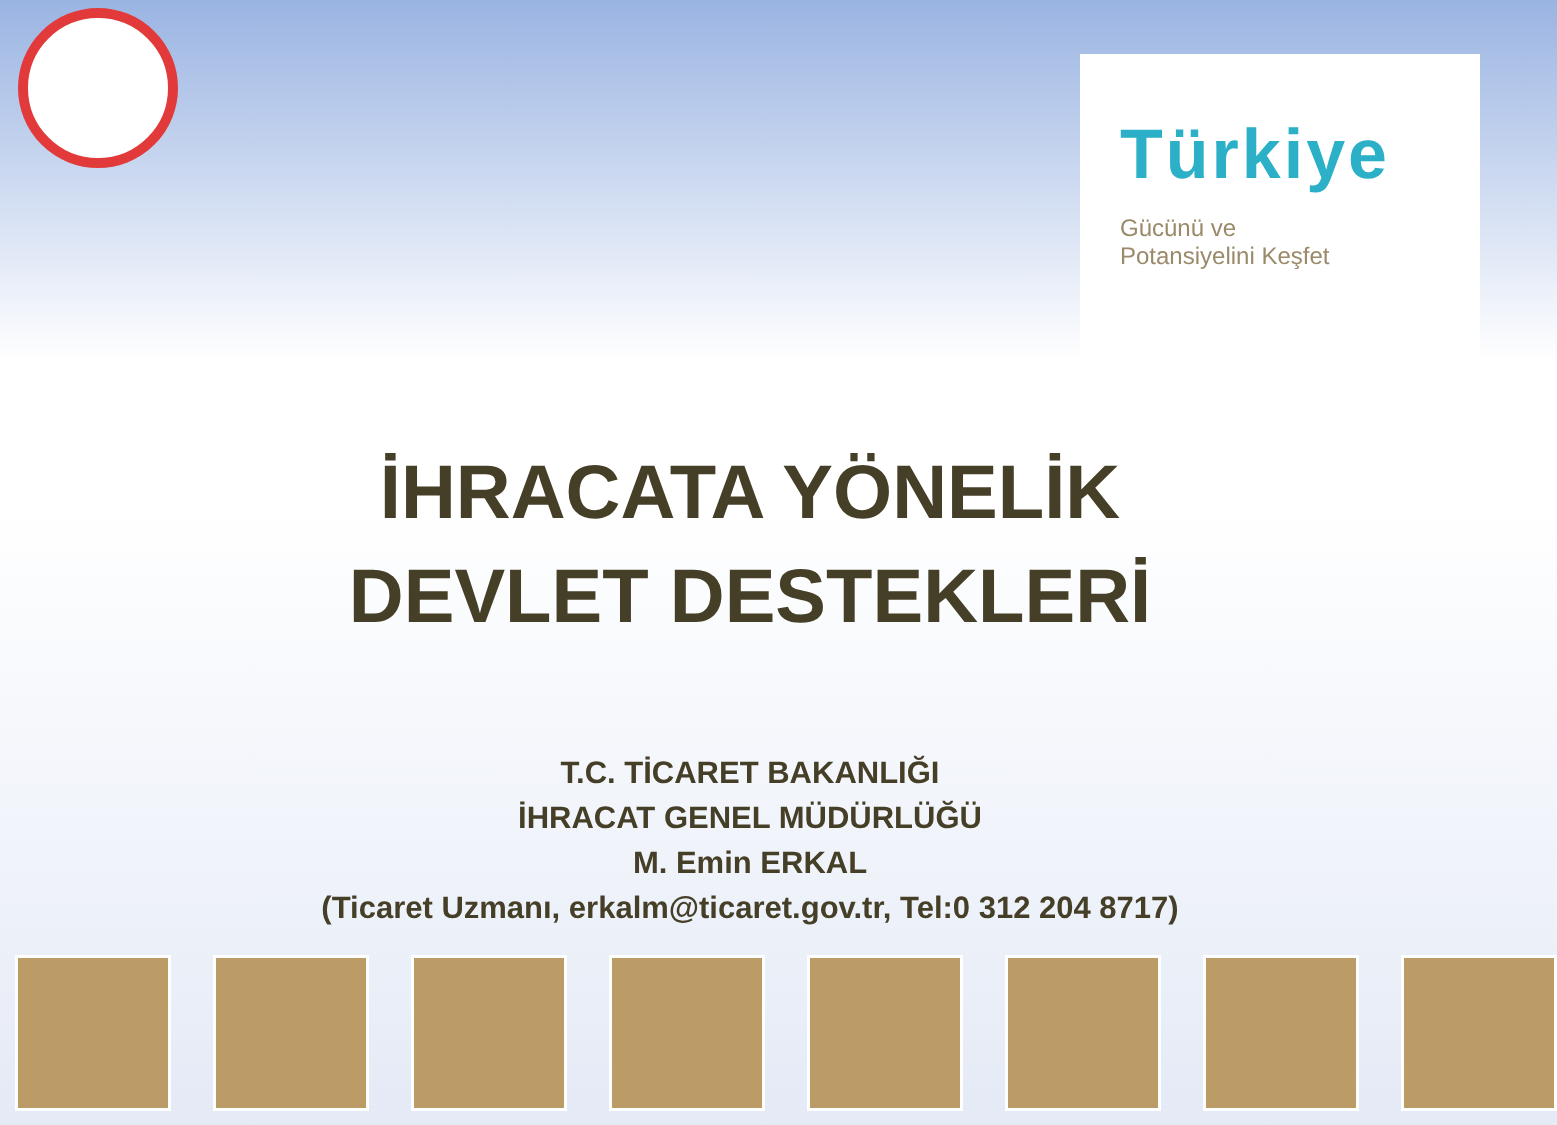Türkiye
Gücünü ve
Potansiyelini Keşfet
İHRACATA YÖNELİK
DEVLET DESTEKLERİ
T.C. TİCARET BAKANLIĞI
İHRACAT GENEL MÜDÜRLÜĞÜ
M. Emin ERKAL
(Ticaret Uzmanı, erkalm@ticaret.gov.tr, Tel:0 312 204 8717)